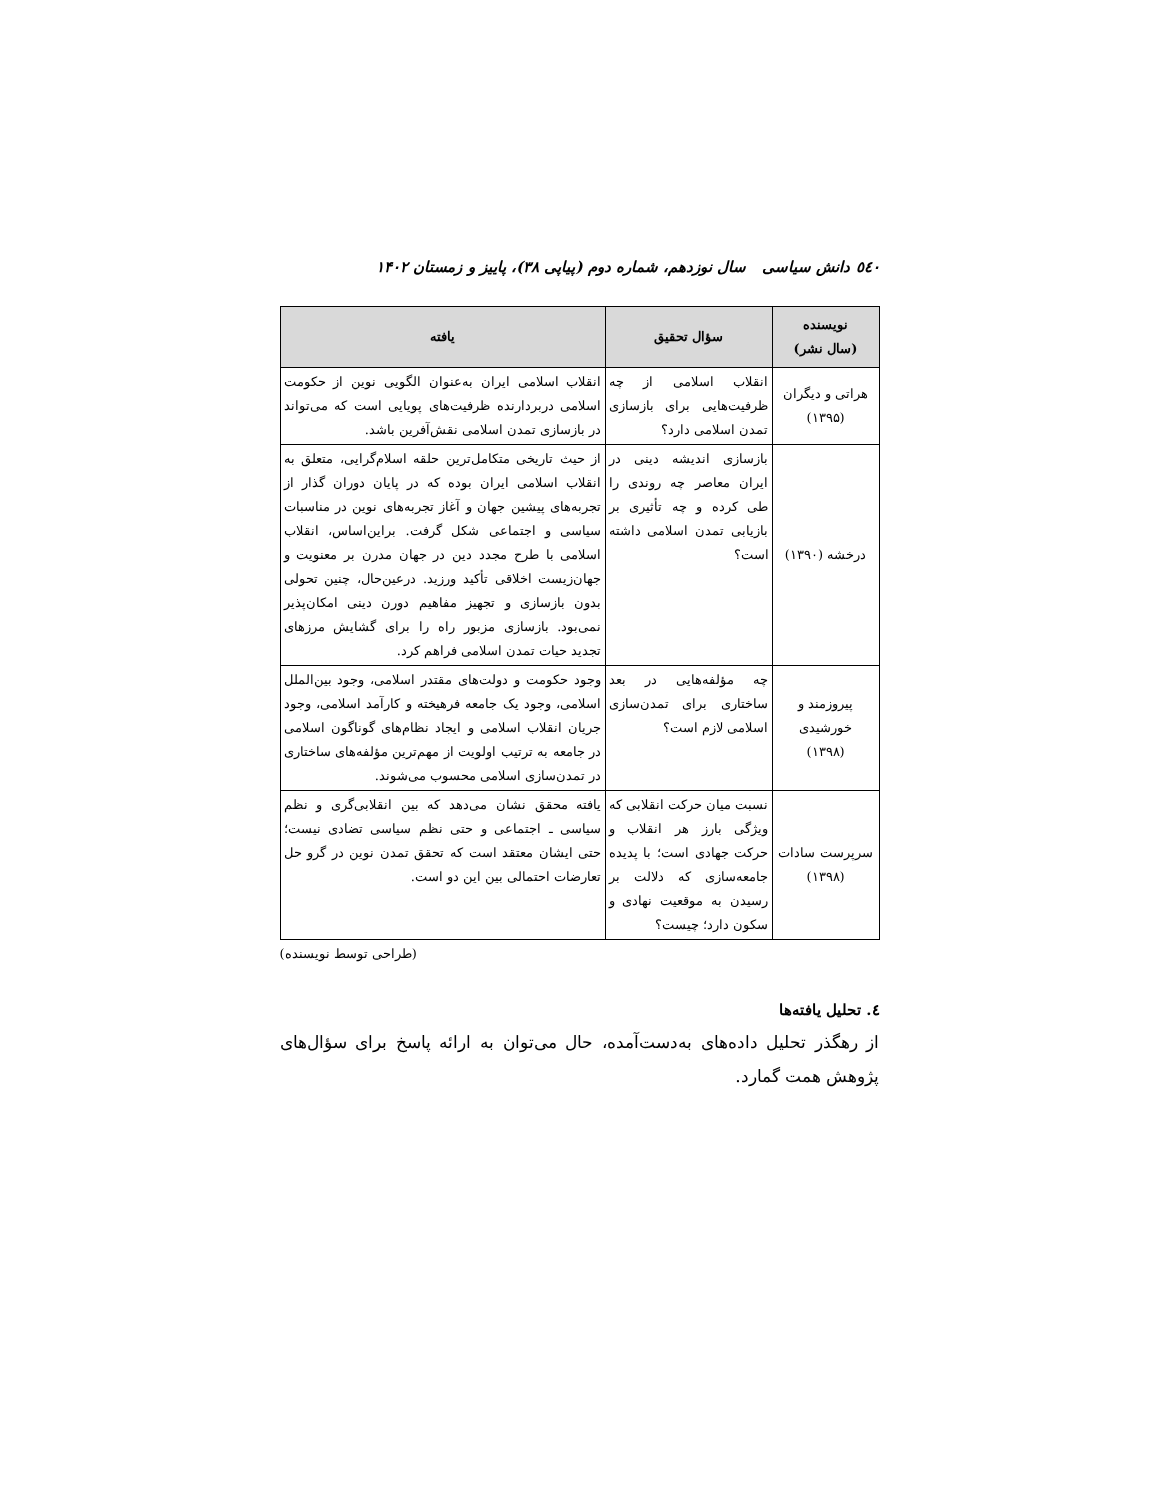٥٤٠ دانش سیاسی سال نوزدهم، شماره دوم (پیاپی ۳۸)، پاییز و زمستان ۱۴۰۲
| نویسنده (سال نشر) | سؤال تحقیق | یافته |
| --- | --- | --- |
| هراتی و دیگران (۱۳۹۵) | انقلاب اسلامی از چه ظرفیت‌هایی برای بازسازی تمدن اسلامی دارد؟ | انقلاب اسلامی ایران به‌عنوان الگویی نوین از حکومت اسلامی دربردارنده ظرفیت‌های پویایی است که می‌تواند در بازسازی تمدن اسلامی نقش‌آفرین باشد. |
| درخشه (۱۳۹۰) | بازسازی اندیشه دینی در ایران معاصر چه روندی را طی کرده و چه تأثیری بر بازیابی تمدن اسلامی داشته است؟ | از حیث تاریخی متکامل‌ترین حلقه اسلام‌گرایی، متعلق به انقلاب اسلامی ایران بوده که در پایان دوران گذار از تجربه‌های پیشین جهان و آغاز تجربه‌های نوین در مناسبات سیاسی و اجتماعی شکل گرفت. براین‌اساس، انقلاب اسلامی با طرح مجدد دین در جهان مدرن بر معنویت و جهان‌زیست اخلاقی تأکید ورزید. درعین‌حال، چنین تحولی بدون بازسازی و تجهیز مفاهیم دورن دینی امکان‌پذیر نمی‌بود. بازسازی مزبور راه را برای گشایش مرزهای تجدید حیات تمدن اسلامی فراهم کرد. |
| پیروزمند و خورشیدی (۱۳۹۸) | چه مؤلفه‌هایی در بعد ساختاری برای تمدن‌سازی اسلامی لازم است؟ | وجود حکومت و دولت‌های مقتدر اسلامی، وجود بین‌الملل اسلامی، وجود یک جامعه فرهیخته و کارآمد اسلامی، وجود جریان انقلاب اسلامی و ایجاد نظام‌های گوناگون اسلامی در جامعه به ترتیب اولویت از مهم‌ترین مؤلفه‌های ساختاری در تمدن‌سازی اسلامی محسوب می‌شوند. |
| سرپرست سادات (۱۳۹۸) | نسبت میان حرکت انقلابی که ویژگی بارز هر انقلاب و حرکت جهادی است؛ با پدیده جامعه‌سازی که دلالت بر رسیدن به موقعیت نهادی و سکون دارد؛ چیست؟ | یافته محقق نشان می‌دهد که بین انقلابی‌گری و نظم سیاسی ـ اجتماعی و حتی نظم سیاسی تضادی نیست؛ حتی ایشان معتقد است که تحقق تمدن نوین در گرو حل تعارضات احتمالی بین این دو است. |
(طراحی توسط نویسنده)
٤. تحلیل یافته‌ها
از رهگذر تحلیل داده‌های به‌دست‌آمده، حال می‌توان به ارائه پاسخ برای سؤال‌های پژوهش همت گمارد.